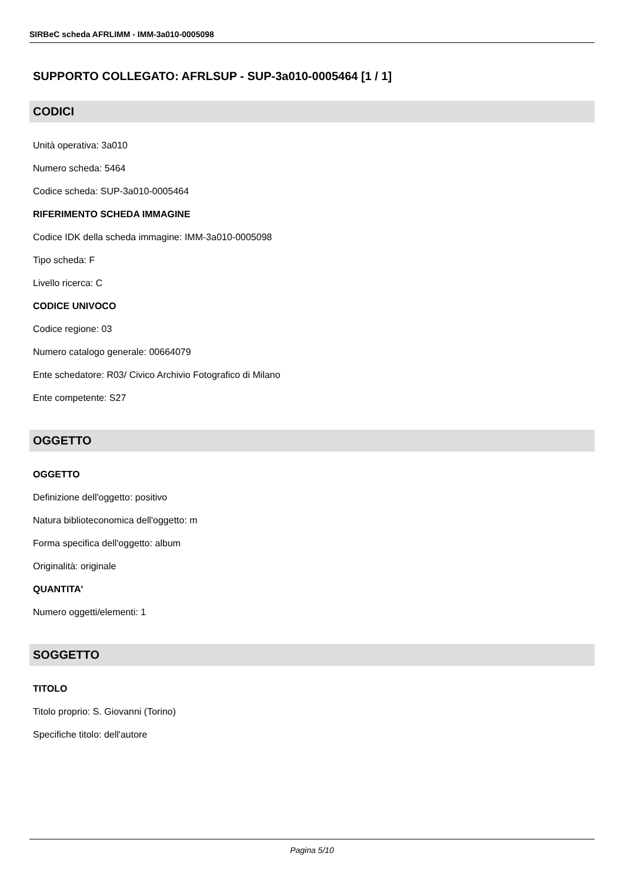SIRBeC scheda AFRLIMM - IMM-3a010-0005098
SUPPORTO COLLEGATO: AFRLSUP - SUP-3a010-0005464 [1 / 1]
CODICI
Unità operativa: 3a010
Numero scheda: 5464
Codice scheda: SUP-3a010-0005464
RIFERIMENTO SCHEDA IMMAGINE
Codice IDK della scheda immagine: IMM-3a010-0005098
Tipo scheda: F
Livello ricerca: C
CODICE UNIVOCO
Codice regione: 03
Numero catalogo generale: 00664079
Ente schedatore: R03/ Civico Archivio Fotografico di Milano
Ente competente: S27
OGGETTO
OGGETTO
Definizione dell'oggetto: positivo
Natura biblioteconomica dell'oggetto: m
Forma specifica dell'oggetto: album
Originalità: originale
QUANTITA'
Numero oggetti/elementi: 1
SOGGETTO
TITOLO
Titolo proprio: S. Giovanni (Torino)
Specifiche titolo: dell'autore
Pagina 5/10